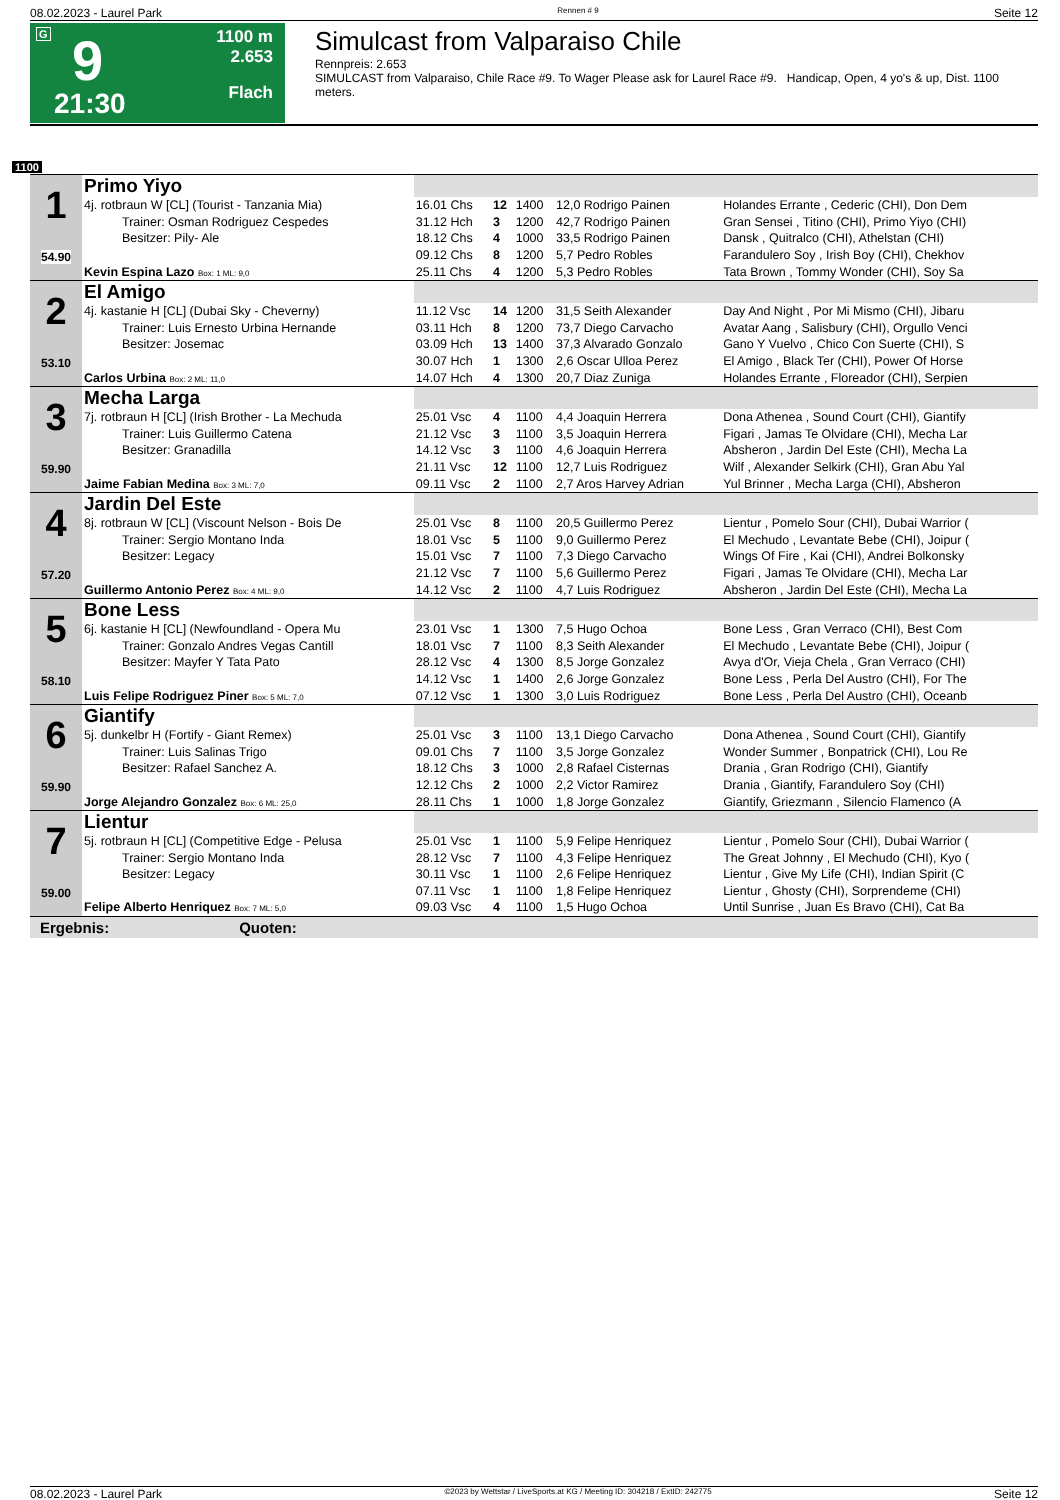08.02.2023 - Laurel Park Rennen # 9 Seite 12
G 9
21:30
1100 m
2.653
Flach
Simulcast from Valparaiso Chile
Rennpreis: 2.653
SIMULCAST from Valparaiso, Chile Race #9. To Wager Please ask for Laurel Race #9. Handicap, Open, 4 yo's & up, Dist. 1100 meters.
1100
| 1 54.90 | Primo Yiyo | | | | | |
| | 4j. rotbraun W [CL] (Tourist - Tanzania Mia) | 16.01 Chs | 12 | 1400 | 12,0 Rodrigo Painen | Holandes Errante , Cederic (CHI), Don Dem |
| | Trainer: Osman Rodriguez Cespedes | 31.12 Hch | 3 | 1200 | 42,7 Rodrigo Painen | Gran Sensei , Titino (CHI), Primo Yiyo (CHI) |
| | Besitzer: Pily- Ale | 18.12 Chs | 4 | 1000 | 33,5 Rodrigo Painen | Dansk , Quitralco (CHI), Athelstan (CHI) |
| | | 09.12 Chs | 8 | 1200 | 5,7 Pedro Robles | Farandulero Soy , Irish Boy (CHI), Chekhov |
| | Kevin Espina Lazo Box: 1 ML: 9,0 | 25.11 Chs | 4 | 1200 | 5,3 Pedro Robles | Tata Brown , Tommy Wonder (CHI), Soy Sa |
| 2 53.10 | El Amigo | | | | | |
| | 4j. kastanie H [CL] (Dubai Sky - Cheverny) | 11.12 Vsc | 14 | 1200 | 31,5 Seith Alexander | Day And Night , Por Mi Mismo (CHI), Jibaru |
| | Trainer: Luis Ernesto Urbina Hernande | 03.11 Hch | 8 | 1200 | 73,7 Diego Carvacho | Avatar Aang , Salisbury (CHI), Orgullo Venci |
| | Besitzer: Josemac | 03.09 Hch | 13 | 1400 | 37,3 Alvarado Gonzalo | Gano Y Vuelvo , Chico Con Suerte (CHI), S |
| | | 30.07 Hch | 1 | 1300 | 2,6 Oscar Ulloa Perez | El Amigo , Black Ter (CHI), Power Of Horse |
| | Carlos Urbina Box: 2 ML: 11,0 | 14.07 Hch | 4 | 1300 | 20,7 Diaz Zuniga | Holandes Errante , Floreador (CHI), Serpien |
| 3 59.90 | Mecha Larga | | | | | |
| | 7j. rotbraun H [CL] (Irish Brother - La Mechuda | 25.01 Vsc | 4 | 1100 | 4,4 Joaquin Herrera | Dona Athenea , Sound Court (CHI), Giantify |
| | Trainer: Luis Guillermo Catena | 21.12 Vsc | 3 | 1100 | 3,5 Joaquin Herrera | Figari , Jamas Te Olvidare (CHI), Mecha Lar |
| | Besitzer: Granadilla | 14.12 Vsc | 3 | 1100 | 4,6 Joaquin Herrera | Absheron , Jardin Del Este (CHI), Mecha La |
| | | 21.11 Vsc | 12 | 1100 | 12,7 Luis Rodriguez | Wilf , Alexander Selkirk (CHI), Gran Abu Yal |
| | Jaime Fabian Medina Box: 3 ML: 7,0 | 09.11 Vsc | 2 | 1100 | 2,7 Aros Harvey Adrian | Yul Brinner , Mecha Larga (CHI), Absheron |
| 4 57.20 | Jardin Del Este | | | | | |
| | 8j. rotbraun W [CL] (Viscount Nelson - Bois De | 25.01 Vsc | 8 | 1100 | 20,5 Guillermo Perez | Lientur , Pomelo Sour (CHI), Dubai Warrior ( |
| | Trainer: Sergio Montano Inda | 18.01 Vsc | 5 | 1100 | 9,0 Guillermo Perez | El Mechudo , Levantate Bebe (CHI), Joipur ( |
| | Besitzer: Legacy | 15.01 Vsc | 7 | 1100 | 7,3 Diego Carvacho | Wings Of Fire , Kai (CHI), Andrei Bolkonsky |
| | | 21.12 Vsc | 7 | 1100 | 5,6 Guillermo Perez | Figari , Jamas Te Olvidare (CHI), Mecha Lar |
| | Guillermo Antonio Perez Box: 4 ML: 9,0 | 14.12 Vsc | 2 | 1100 | 4,7 Luis Rodriguez | Absheron , Jardin Del Este (CHI), Mecha La |
| 5 58.10 | Bone Less | | | | | |
| | 6j. kastanie H [CL] (Newfoundland - Opera Mu | 23.01 Vsc | 1 | 1300 | 7,5 Hugo Ochoa | Bone Less , Gran Verraco (CHI), Best Com |
| | Trainer: Gonzalo Andres Vegas Cantill | 18.01 Vsc | 7 | 1100 | 8,3 Seith Alexander | El Mechudo , Levantate Bebe (CHI), Joipur ( |
| | Besitzer: Mayfer Y Tata Pato | 28.12 Vsc | 4 | 1300 | 8,5 Jorge Gonzalez | Avya d'Or, Vieja Chela , Gran Verraco (CHI) |
| | | 14.12 Vsc | 1 | 1400 | 2,6 Jorge Gonzalez | Bone Less , Perla Del Austro (CHI), For The |
| | Luis Felipe Rodriguez Piner Box: 5 ML: 7,0 | 07.12 Vsc | 1 | 1300 | 3,0 Luis Rodriguez | Bone Less , Perla Del Austro (CHI), Oceanb |
| 6 59.90 | Giantify | | | | | |
| | 5j. dunkelbr H (Fortify - Giant Remex) | 25.01 Vsc | 3 | 1100 | 13,1 Diego Carvacho | Dona Athenea , Sound Court (CHI), Giantify |
| | Trainer: Luis Salinas Trigo | 09.01 Chs | 7 | 1100 | 3,5 Jorge Gonzalez | Wonder Summer , Bonpatrick (CHI), Lou Re |
| | Besitzer: Rafael Sanchez A. | 18.12 Chs | 3 | 1000 | 2,8 Rafael Cisternas | Drania , Gran Rodrigo (CHI), Giantify |
| | | 12.12 Chs | 2 | 1000 | 2,2 Victor Ramirez | Drania , Giantify, Farandulero Soy (CHI) |
| | Jorge Alejandro Gonzalez Box: 6 ML: 25,0 | 28.11 Chs | 1 | 1000 | 1,8 Jorge Gonzalez | Giantify, Griezmann , Silencio Flamenco (A |
| 7 59.00 | Lientur | | | | | |
| | 5j. rotbraun H [CL] (Competitive Edge - Pelusa | 25.01 Vsc | 1 | 1100 | 5,9 Felipe Henriquez | Lientur , Pomelo Sour (CHI), Dubai Warrior ( |
| | Trainer: Sergio Montano Inda | 28.12 Vsc | 7 | 1100 | 4,3 Felipe Henriquez | The Great Johnny , El Mechudo (CHI), Kyo ( |
| | Besitzer: Legacy | 30.11 Vsc | 1 | 1100 | 2,6 Felipe Henriquez | Lientur , Give My Life (CHI), Indian Spirit (C |
| | | 07.11 Vsc | 1 | 1100 | 1,8 Felipe Henriquez | Lientur , Ghosty (CHI), Sorprendeme (CHI) |
| | Felipe Alberto Henriquez Box: 7 ML: 5,0 | 09.03 Vsc | 4 | 1100 | 1,5 Hugo Ochoa | Until Sunrise , Juan Es Bravo (CHI), Cat Ba |
Ergebnis: Quoten:
08.02.2023 - Laurel Park ©2023 by Wettstar / LiveSports.at KG / Meeting ID: 304218 / ExtID: 242775 Seite 12